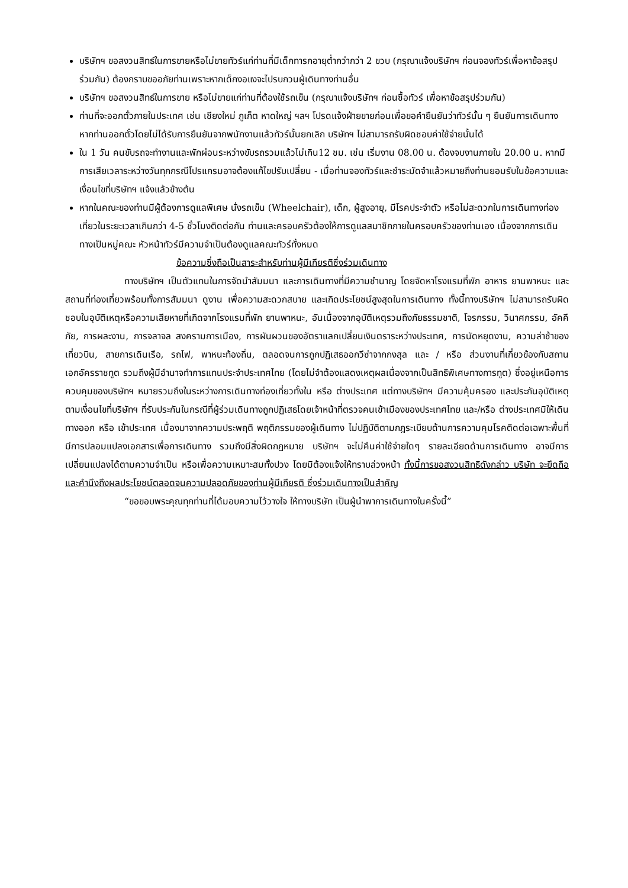บริษัทฯ ขอสงวนสิทธ์ในการขายหรือไม่ขายทัวร์แก่ท่านที่มีเด็กทารกอายุต่ำกว่ากว่า 2 ขวบ (กรุณาแจ้งบริษัทฯ ก่อนจองทัวร์เพื่อหาข้อสรุปร่วมกัน) ต้องกราบขออภัยท่านเพราะหากเด็กงอแงจะไปรบกวนผู้เดินทางท่านอื่น
บริษัทฯ ขอสงวนสิทธ์ในการขาย หรือไม่ขายแก่ท่านที่ต้องใช้รถเข็น (กรุณาแจ้งบริษัทฯ ก่อนซื้อทัวร์ เพื่อหาข้อสรุปร่วมกัน)
ท่านที่จะออกตั๋วภายในประเทศ เช่น เชียงใหม่ ภูเก็ต หาดใหญ่ ฯลฯ โปรดแจ้งฝ่ายขายก่อนเพื่อขอคำยืนยันว่าทัวร์นั้น ๆ ยืนยันการเดินทางหากท่านออกตั๋วโดยไม่ได้รับการยืนยันจากพนักงานแล้วทัวร์นั้นยกเลิก บริษัทฯ ไม่สามารถรับผิดชอบค่าใช้จ่ายนั้นได้
ใน 1 วัน คนขับรถจะทำงานและพักผ่อนระหว่างขับรถรวมแล้วไม่เกิน12 ชม. เช่น เริ่มงาน 08.00 น. ต้องจบงานภายใน 20.00 น. หากมีการเสียเวลาระหว่างวันทุกกรณีโปรแกรมอาจต้องแก้ไขปรับเปลี่ยน - เมื่อท่านจองทัวร์และชำระมัดจำแล้วหมายถึงท่านยอมรับในข้อความและเงื่อนไขที่บริษัทฯ แจ้งแล้วข้างต้น
หากในคณะของท่านมีผู้ต้องการดูแลพิเศษ นั่งรถเข็น (Wheelchair), เด็ก, ผู้สูงอายุ, มีโรคประจำตัว หรือไม่สะดวกในการเดินทางท่องเที่ยวในระยะเวลาเกินกว่า 4-5 ชั่วโมงติดต่อกัน ท่านและครอบครัวต้องให้การดูแลสมาชิกภายในครอบครัวของท่านเอง เนื่องจากการเดินทางเป็นหมู่คณะ หัวหน้าทัวร์มีความจำเป็นต้องดูแลคณะทัวร์ทั้งหมด
ข้อความซึ่งถือเป็นสาระสำหรับท่านผู้มีเกียรติซึ่งร่วมเดินทาง
ทางบริษัทฯ เป็นตัวแทนในการจัดนำสัมมนา และการเดินทางที่มีความชำนาญ โดยจัดหาโรงแรมที่พัก อาหาร ยานพาหนะ และสถานที่ท่องเที่ยวพร้อมทั้งการสัมมนา ดูงาน เพื่อความสะดวกสบาย และเกิดประโยชน์สูงสุดในการเดินทาง ทั้งนี้ทางบริษัทฯ ไม่สามารถรับผิดชอบในอุบัติเหตุหรือความเสียหายที่เกิดจากโรงแรมที่พัก ยานพาหนะ, อันเนื่องจากอุบัติเหตุรวมถึงภัยธรรมชาติ, โจรกรรม, วินาศกรรม, อัคคีภัย, การผละงาน, การจลาจล สงครามการเมือง, การผันผวนของอัตราแลกเปลี่ยนเงินตราระหว่างประเทศ, การนัดหยุดงาน, ความล่าช้าของเที่ยวบิน, สายการเดินเรือ, รถไฟ, พาหนะท้องถิ่น, ตลอดจนการถูกปฏิเสธออกวีซ่าจากกงสุล และ / หรือ ส่วนงานที่เกี่ยวข้องกับสถานเอกอัครราชทูต รวมถึงผู้มีอำนาจทำการแทนประจำประเทศไทย (โดยไม่จำต้องแสดงเหตุผลเนื่องจากเป็นสิทธิพิเศษทางการทูต) ซึ่งอยู่เหนือการควบคุมของบริษัทฯ หมายรวมถึงในระหว่างการเดินทางท่องเที่ยวทั้งใน หรือ ต่างประเทศ แต่ทางบริษัทฯ มีความคุ้มครอง และประกันอุบัติเหตุ ตามเงื่อนไขที่บริษัทฯ ที่รับประกันในกรณีที่ผู้ร่วมเดินทางถูกปฏิเสธโดยเจ้าหน้าที่ตรวจคนเข้าเมืองของประเทศไทย และ/หรือ ต่างประเทศมิให้เดินทางออก หรือ เข้าประเทศ เนื่องมาจากความประพฤติ พฤติกรรมของผู้เดินทาง ไม่ปฏิบัติตามกฎระเบียบด้านการความคุมโรคติดต่อเฉพาะพื้นที่มีการปลอมแปลงเอกสารเพื่อการเดินทาง รวมถึงมีสิ่งผิดกฎหมาย บริษัทฯ จะไม่คืนค่าใช้จ่ายใดๆ รายละเอียดด้านการเดินทาง อาจมีการเปลี่ยนแปลงได้ตามความจำเป็น หรือเพื่อความเหมาะสมทั้งปวง โดยมิต้องแจ้งให้ทราบล่วงหน้า ทั้งนี้การขอสงวนสิทธิดังกล่าว บริษัท จะยึดถือและคำนึงถึงผลประโยชน์ตลอดจนความปลอดภัยของท่านผู้มีเกียรติ ซึ่งร่วมเดินทางเป็นสำคัญ
“ขอขอบพระคุณทุกท่านที่ได้มอบความไว้วางใจ ให้ทางบริษัท เป็นผู้นำพาการเดินทางในครั้งนี้”